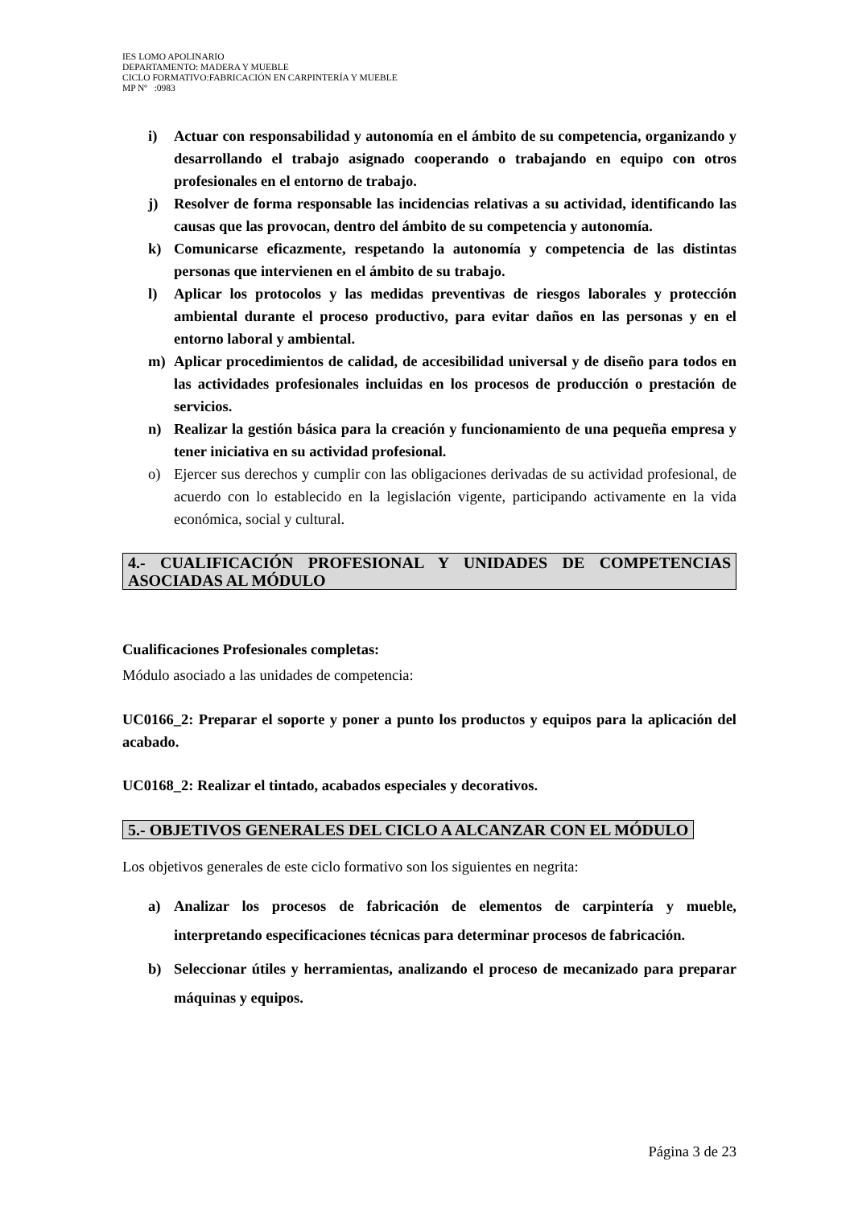IES LOMO APOLINARIO
DEPARTAMENTO: MADERA Y MUEBLE
CICLO FORMATIVO:FABRICACIÓN EN CARPINTERÍA Y MUEBLE
MP Nº :0983
i) Actuar con responsabilidad y autonomía en el ámbito de su competencia, organizando y desarrollando el trabajo asignado cooperando o trabajando en equipo con otros profesionales en el entorno de trabajo.
j) Resolver de forma responsable las incidencias relativas a su actividad, identificando las causas que las provocan, dentro del ámbito de su competencia y autonomía.
k) Comunicarse eficazmente, respetando la autonomía y competencia de las distintas personas que intervienen en el ámbito de su trabajo.
l) Aplicar los protocolos y las medidas preventivas de riesgos laborales y protección ambiental durante el proceso productivo, para evitar daños en las personas y en el entorno laboral y ambiental.
m) Aplicar procedimientos de calidad, de accesibilidad universal y de diseño para todos en las actividades profesionales incluidas en los procesos de producción o prestación de servicios.
n) Realizar la gestión básica para la creación y funcionamiento de una pequeña empresa y tener iniciativa en su actividad profesional.
o) Ejercer sus derechos y cumplir con las obligaciones derivadas de su actividad profesional, de acuerdo con lo establecido en la legislación vigente, participando activamente en la vida económica, social y cultural.
4.- CUALIFICACIÓN PROFESIONAL Y UNIDADES DE COMPETENCIAS ASOCIADAS AL MÓDULO
Cualificaciones Profesionales completas:
Módulo asociado a las unidades de competencia:
UC0166_2: Preparar el soporte y poner a punto los productos y equipos para la aplicación del acabado.
UC0168_2: Realizar el tintado, acabados especiales y decorativos.
5.- OBJETIVOS GENERALES DEL CICLO A ALCANZAR CON EL MÓDULO
Los objetivos generales de este ciclo formativo son los siguientes en negrita:
a) Analizar los procesos de fabricación de elementos de carpintería y mueble, interpretando especificaciones técnicas para determinar procesos de fabricación.
b) Seleccionar útiles y herramientas, analizando el proceso de mecanizado para preparar máquinas y equipos.
Página 3 de 23